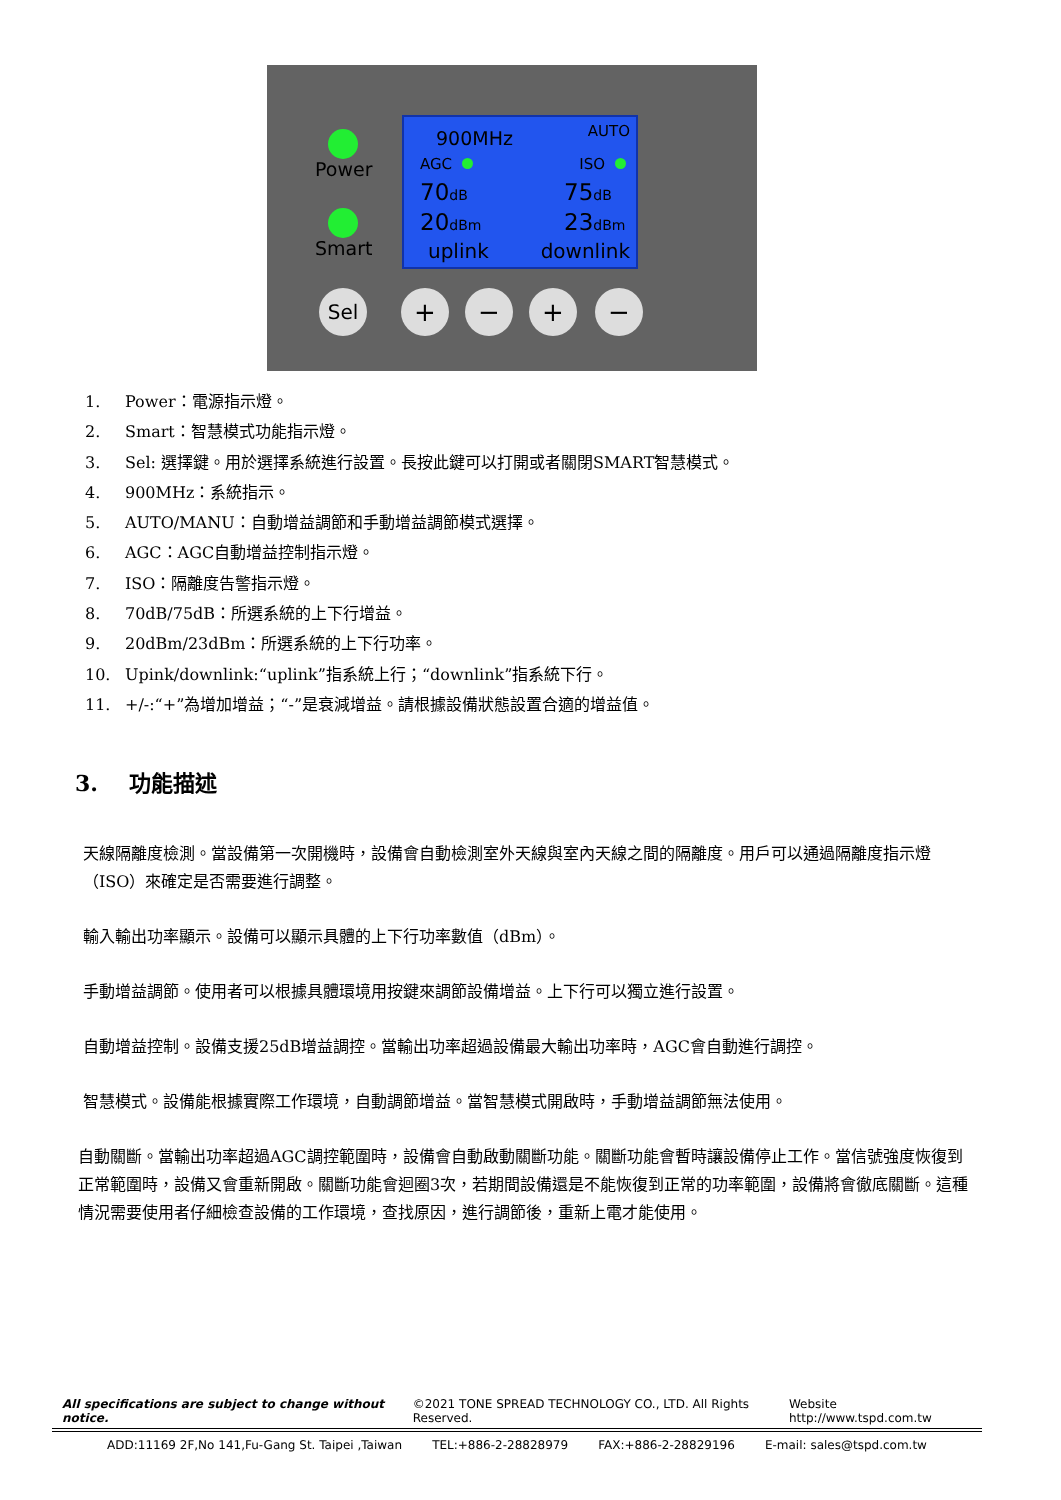Power
Smart
900MHz AUTO
AGC ISO
70dB 75dB
20dBm 23dBm
uplink downlink
Sel + − + −
1. Power：電源指示燈。
2. Smart：智慧模式功能指示燈。
3. Sel: 選擇鍵。用於選擇系統進行設置。長按此鍵可以打開或者關閉SMART智慧模式。
4. 900MHz：系統指示。
5. AUTO/MANU：自動增益調節和手動增益調節模式選擇。
6. AGC：AGC自動增益控制指示燈。
7. ISO：隔離度告警指示燈。
8. 70dB/75dB：所選系統的上下行增益。
9. 20dBm/23dBm：所選系統的上下行功率。
10. Upink/downlink:“uplink”指系統上行；“downlink”指系統下行。
11. +/-:“+”為增加增益；“-”是衰減增益。請根據設備狀態設置合適的增益值。
3. 功能描述
天線隔離度檢測。當設備第一次開機時，設備會自動檢測室外天線與室內天線之間的隔離度。用戶可以通過隔離度指示燈（ISO）來確定是否需要進行調整。
輸入輸出功率顯示。設備可以顯示具體的上下行功率數值（dBm）。
手動增益調節。使用者可以根據具體環境用按鍵來調節設備增益。上下行可以獨立進行設置。
自動增益控制。設備支援25dB增益調控。當輸出功率超過設備最大輸出功率時，AGC會自動進行調控。
智慧模式。設備能根據實際工作環境，自動調節增益。當智慧模式開啟時，手動增益調節無法使用。
自動關斷。當輸出功率超過AGC調控範圍時，設備會自動啟動關斷功能。關斷功能會暫時讓設備停止工作。當信號強度恢復到正常範圍時，設備又會重新開啟。關斷功能會迴圈3次，若期間設備還是不能恢復到正常的功率範圍，設備將會徹底關斷。這種情況需要使用者仔細檢查設備的工作環境，查找原因，進行調節後，重新上電才能使用。
All specifications are subject to change without notice. ©2021 TONE SPREAD TECHNOLOGY CO., LTD. All Rights Reserved. Website http://www.tspd.com.tw
ADD:11169 2F,No 141,Fu-Gang St. Taipei ,Taiwan TEL:+886-2-28828979 FAX:+886-2-28829196 E-mail: sales@tspd.com.tw